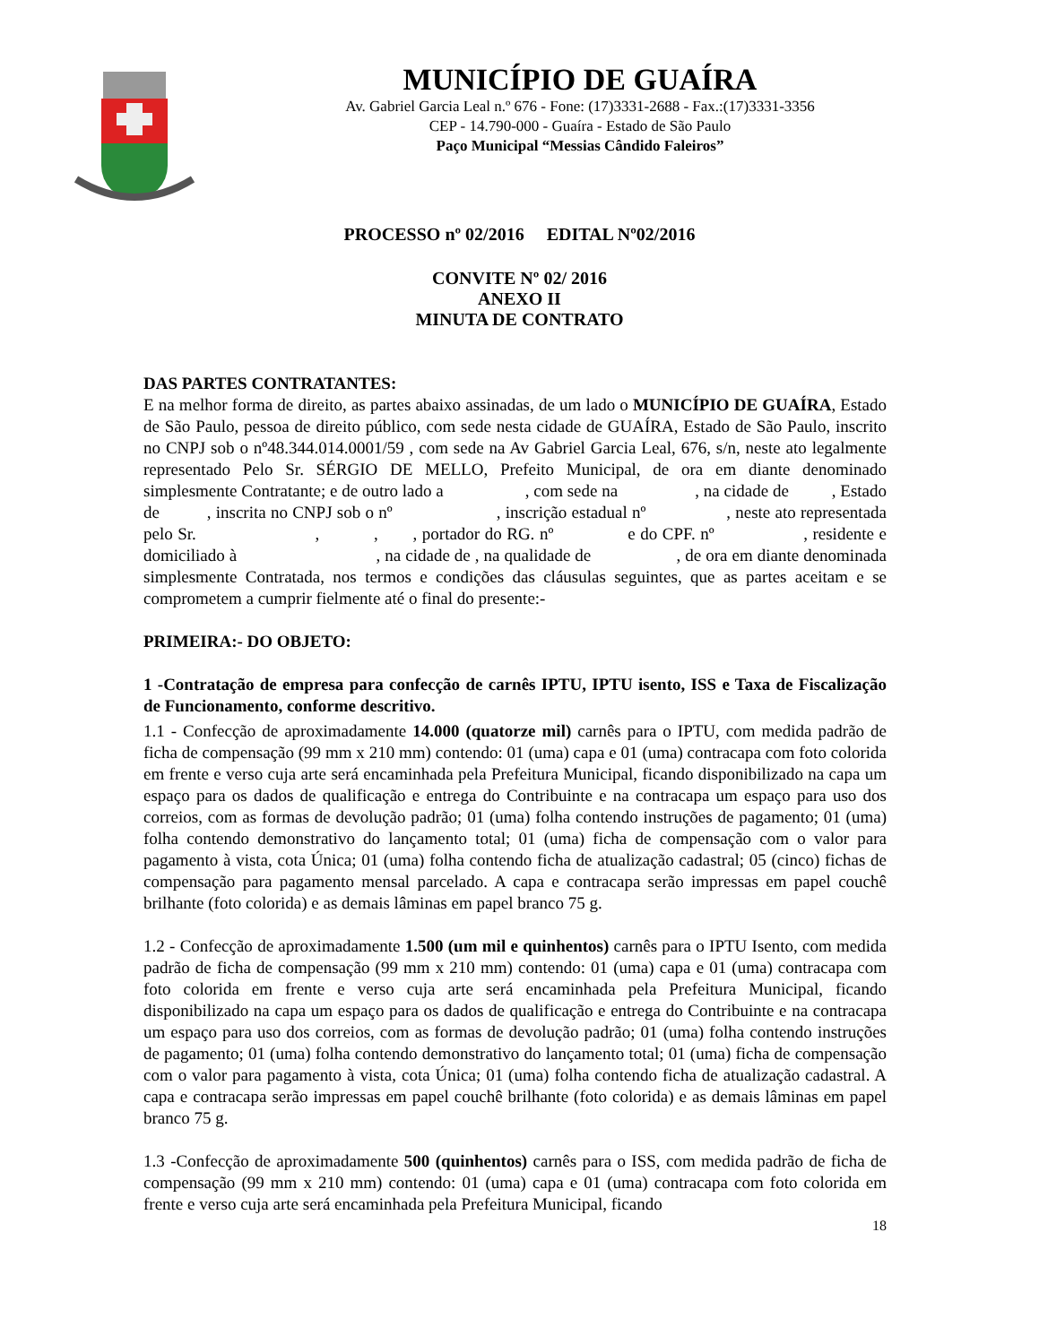MUNICÍPIO DE GUAÍRA
Av. Gabriel Garcia Leal n.º 676 - Fone: (17)3331-2688 - Fax.:(17)3331-3356
CEP - 14.790-000 - Guaíra - Estado de São Paulo
Paço Municipal “Messias Cândido Faleiros”
PROCESSO nº 02/2016 EDITAL Nº02/2016
CONVITE Nº 02/ 2016
ANEXO II
MINUTA DE CONTRATO
DAS PARTES CONTRATANTES:
E na melhor forma de direito, as partes abaixo assinadas, de um lado o MUNICÍPIO DE GUAÍRA, Estado de São Paulo, pessoa de direito público, com sede nesta cidade de GUAÍRA, Estado de São Paulo, inscrito no CNPJ sob o nº48.344.014.0001/59 , com sede na Av Gabriel Garcia Leal, 676, s/n, neste ato legalmente representado Pelo Sr. SÉRGIO DE MELLO, Prefeito Municipal, de ora em diante denominado simplesmente Contratante; e de outro lado a , com sede na , na cidade de , Estado de , inscrita no CNPJ sob o nº , inscrição estadual nº , neste ato representada pelo Sr. , , , portador do RG. nº e do CPF. nº , residente e domiciliado à , na cidade de , na qualidade de , de ora em diante denominada simplesmente Contratada, nos termos e condições das cláusulas seguintes, que as partes aceitam e se comprometem a cumprir fielmente até o final do presente:-
PRIMEIRA:- DO OBJETO:
1 -Contratação de empresa para confecção de carnês IPTU, IPTU isento, ISS e Taxa de Fiscalização de Funcionamento, conforme descritivo.
1.1 - Confecção de aproximadamente 14.000 (quatorze mil) carnês para o IPTU, com medida padrão de ficha de compensação (99 mm x 210 mm) contendo: 01 (uma) capa e 01 (uma) contracapa com foto colorida em frente e verso cuja arte será encaminhada pela Prefeitura Municipal, ficando disponibilizado na capa um espaço para os dados de qualificação e entrega do Contribuinte e na contracapa um espaço para uso dos correios, com as formas de devolução padrão; 01 (uma) folha contendo instruções de pagamento; 01 (uma) folha contendo demonstrativo do lançamento total; 01 (uma) ficha de compensação com o valor para pagamento à vista, cota Única; 01 (uma) folha contendo ficha de atualização cadastral; 05 (cinco) fichas de compensação para pagamento mensal parcelado. A capa e contracapa serão impressas em papel couchê brilhante (foto colorida) e as demais lâminas em papel branco 75 g.
1.2 - Confecção de aproximadamente 1.500 (um mil e quinhentos) carnês para o IPTU Isento, com medida padrão de ficha de compensação (99 mm x 210 mm) contendo: 01 (uma) capa e 01 (uma) contracapa com foto colorida em frente e verso cuja arte será encaminhada pela Prefeitura Municipal, ficando disponibilizado na capa um espaço para os dados de qualificação e entrega do Contribuinte e na contracapa um espaço para uso dos correios, com as formas de devolução padrão; 01 (uma) folha contendo instruções de pagamento; 01 (uma) folha contendo demonstrativo do lançamento total; 01 (uma) ficha de compensação com o valor para pagamento à vista, cota Única; 01 (uma) folha contendo ficha de atualização cadastral. A capa e contracapa serão impressas em papel couchê brilhante (foto colorida) e as demais lâminas em papel branco 75 g.
1.3 -Confecção de aproximadamente 500 (quinhentos) carnês para o ISS, com medida padrão de ficha de compensação (99 mm x 210 mm) contendo: 01 (uma) capa e 01 (uma) contracapa com foto colorida em frente e verso cuja arte será encaminhada pela Prefeitura Municipal, ficando
18